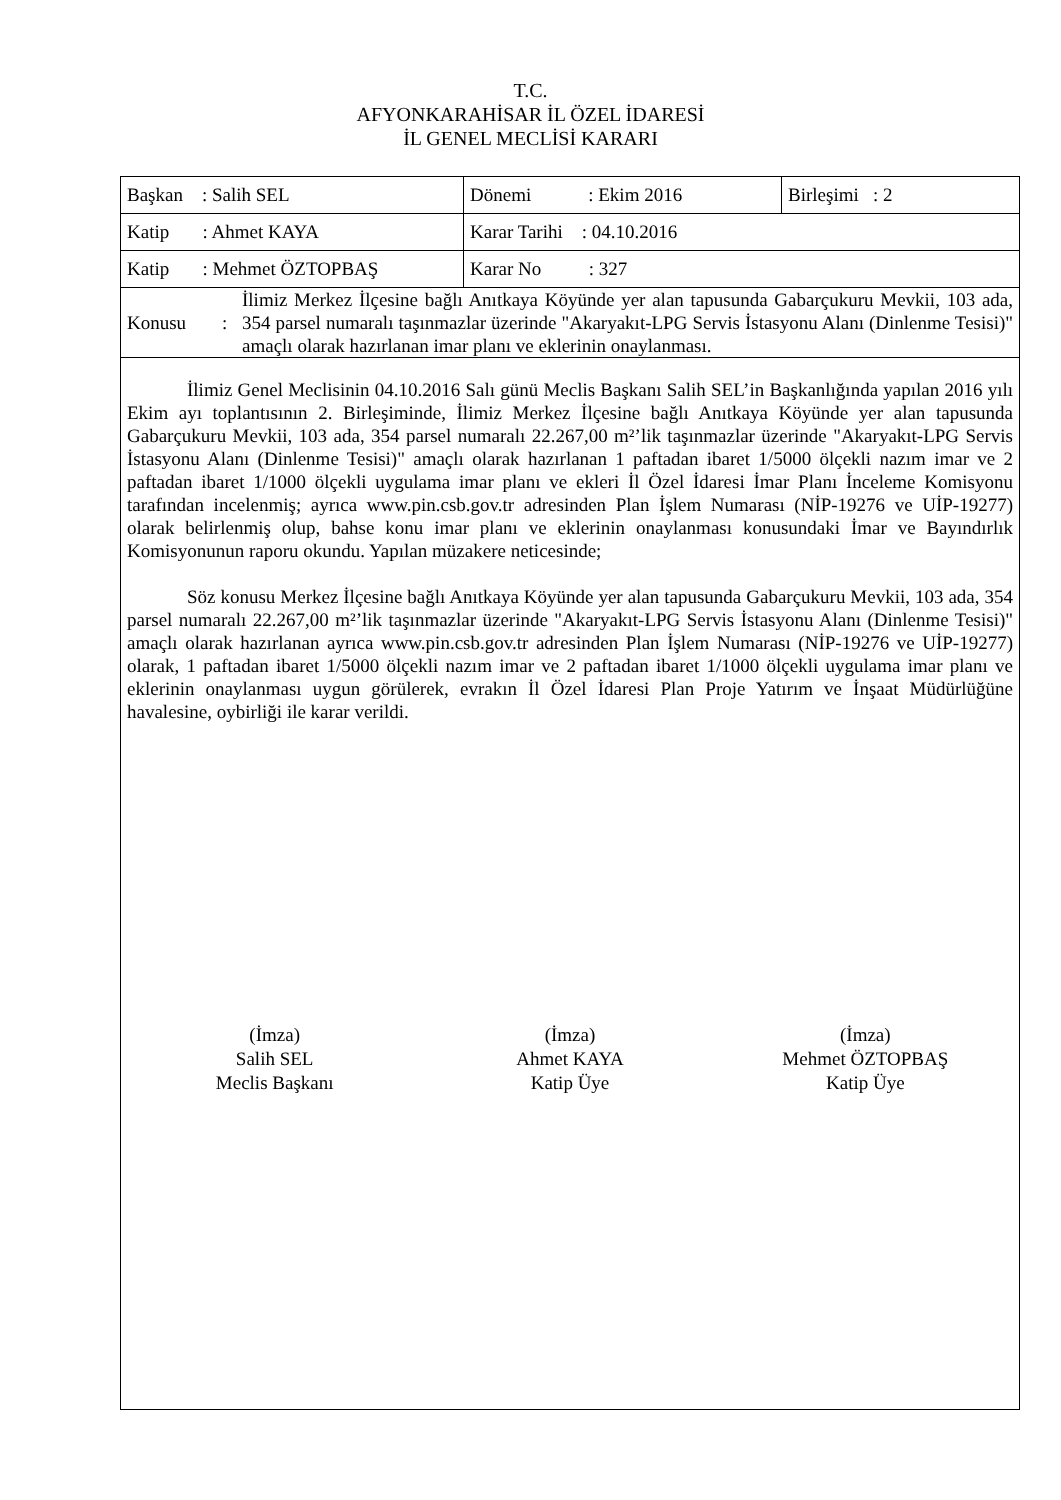T.C.
AFYONKARAHİSAR İL ÖZEL İDARESİ
İL GENEL MECLİSİ KARARI
| Başkan : Salih SEL | Dönemi : Ekim 2016 | Birleşimi : 2 |
| Katip : Ahmet KAYA | Karar Tarihi : 04.10.2016 | |
| Katip : Mehmet ÖZTOPBAŞ | Karar No : 327 | |
| Konusu : İlimiz Merkez İlçesine bağlı Anıtkaya Köyünde yer alan tapusunda Gabarçukuru Mevkii, 103 ada, 354 parsel numaralı taşınmazlar üzerinde "Akaryakıt-LPG Servis İstasyonu Alanı (Dinlenme Tesisi)" amaçlı olarak hazırlanan imar planı ve eklerinin onaylanması. | | |
İlimiz Genel Meclisinin 04.10.2016 Salı günü Meclis Başkanı Salih SEL’in Başkanlığında yapılan 2016 yılı Ekim ayı toplantısının 2. Birleşiminde, İlimiz Merkez İlçesine bağlı Anıtkaya Köyünde yer alan tapusunda Gabarçukuru Mevkii, 103 ada, 354 parsel numaralı 22.267,00 m²’lik taşınmazlar üzerinde "Akaryakıt-LPG Servis İstasyonu Alanı (Dinlenme Tesisi)" amaçlı olarak hazırlanan 1 paftadan ibaret 1/5000 ölçekli nazım imar ve 2 paftadan ibaret 1/1000 ölçekli uygulama imar planı ve ekleri İl Özel İdaresi İmar Planı İnceleme Komisyonu tarafından incelenmiş; ayrıca www.pin.csb.gov.tr adresinden Plan İşlem Numarası (NİP-19276 ve UİP-19277) olarak belirlenmiş olup, bahse konu imar planı ve eklerinin onaylanması konusundaki İmar ve Bayındırlık Komisyonunun raporu okundu. Yapılan müzakere neticesinde;
Söz konusu Merkez İlçesine bağlı Anıtkaya Köyünde yer alan tapusunda Gabarçukuru Mevkii, 103 ada, 354 parsel numaralı 22.267,00 m²’lik taşınmazlar üzerinde "Akaryakıt-LPG Servis İstasyonu Alanı (Dinlenme Tesisi)" amaçlı olarak hazırlanan ayrıca www.pin.csb.gov.tr adresinden Plan İşlem Numarası (NİP-19276 ve UİP-19277) olarak, 1 paftadan ibaret 1/5000 ölçekli nazım imar ve 2 paftadan ibaret 1/1000 ölçekli uygulama imar planı ve eklerinin onaylanması uygun görülerek, evrakın İl Özel İdaresi Plan Proje Yatırım ve İnşaat Müdürlüğüne havalesine, oybirliği ile karar verildi.
(İmza)
Salih SEL
Meclis Başkanı
(İmza)
Ahmet KAYA
Katip Üye
(İmza)
Mehmet ÖZTOPBAŞ
Katip Üye